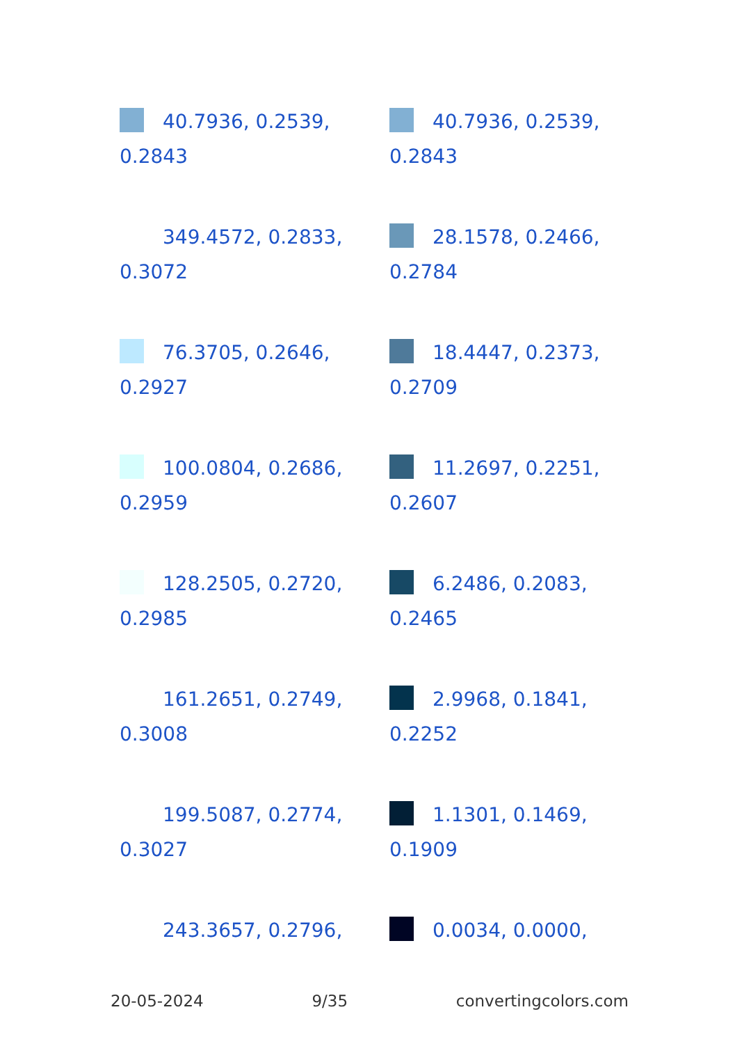40.7936, 0.2539, 0.2843
40.7936, 0.2539, 0.2843
349.4572, 0.2833, 0.3072
28.1578, 0.2466, 0.2784
76.3705, 0.2646, 0.2927
18.4447, 0.2373, 0.2709
100.0804, 0.2686, 0.2959
11.2697, 0.2251, 0.2607
128.2505, 0.2720, 0.2985
6.2486, 0.2083, 0.2465
161.2651, 0.2749, 0.3008
2.9968, 0.1841, 0.2252
199.5087, 0.2774, 0.3027
1.1301, 0.1469, 0.1909
243.3657, 0.2796,
0.0034, 0.0000,
20-05-2024 9/35 convertingcolors.com